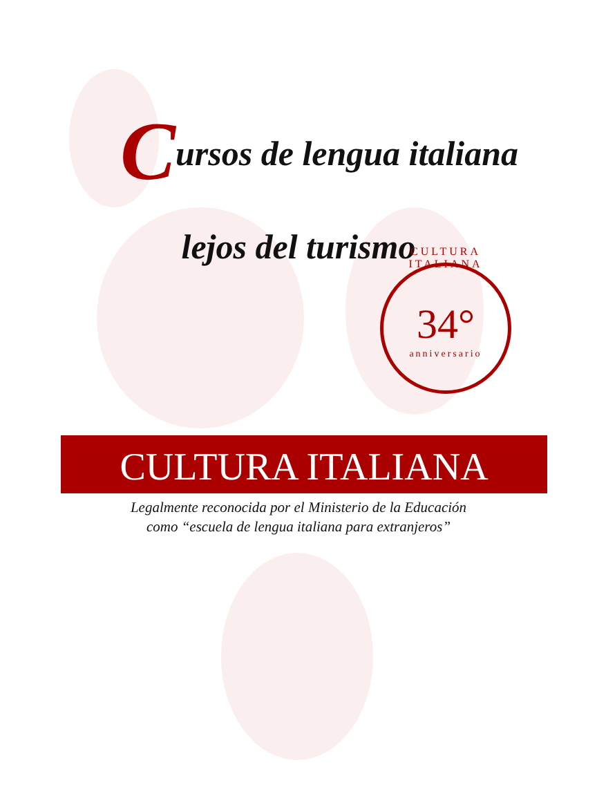Cursos de lengua italiana
lejos del turismo
CULTURA ITALIANA
34°
anniversario
CULTURA ITALIANA
Legalmente reconocida por el Ministerio de la Educación
como “escuela de lengua italiana para extranjeros”